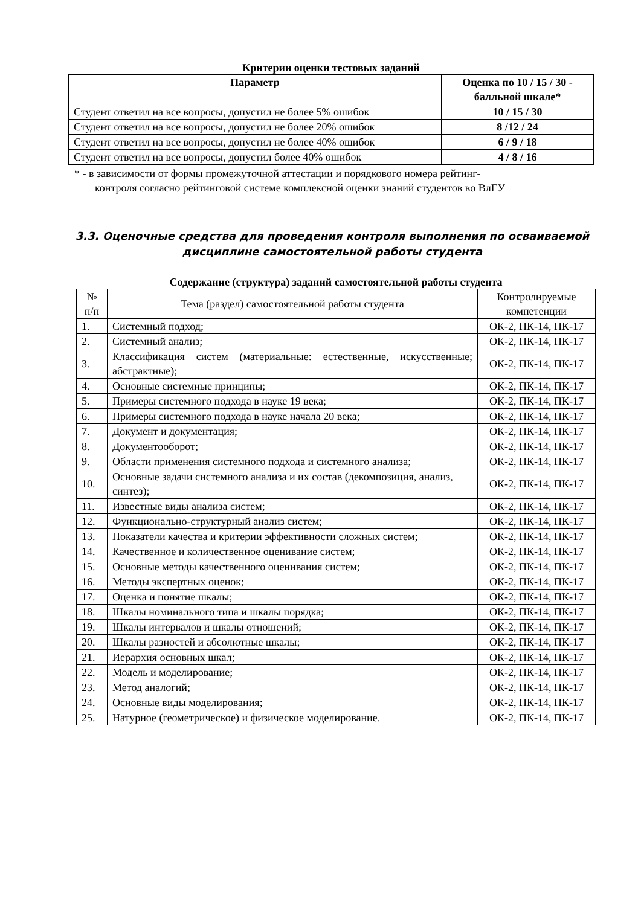Критерии оценки тестовых заданий
| Параметр | Оценка по 10 / 15 / 30 - балльной шкале* |
| --- | --- |
| Студент ответил на все вопросы, допустил не более 5% ошибок | 10 / 15 / 30 |
| Студент ответил на все вопросы, допустил не более 20% ошибок | 8 /12 / 24 |
| Студент ответил на все вопросы, допустил не более 40% ошибок | 6 / 9 / 18 |
| Студент ответил на все вопросы, допустил более 40% ошибок | 4 / 8 / 16 |
* - в зависимости от формы промежуточной аттестации и порядкового номера рейтинг-
контроля согласно рейтинговой системе комплексной оценки знаний студентов во ВлГУ
3.3. Оценочные средства для проведения контроля выполнения по осваиваемой дисциплине самостоятельной работы студента
Содержание (структура) заданий самостоятельной работы студента
| № п/п | Тема (раздел) самостоятельной работы студента | Контролируемые компетенции |
| 1. | Системный подход; | ОК-2, ПК-14, ПК-17 |
| 2. | Системный анализ; | ОК-2, ПК-14, ПК-17 |
| 3. | Классификация систем (материальные: естественные, искусственные; абстрактные); | ОК-2, ПК-14, ПК-17 |
| 4. | Основные системные принципы; | ОК-2, ПК-14, ПК-17 |
| 5. | Примеры системного подхода в науке 19 века; | ОК-2, ПК-14, ПК-17 |
| 6. | Примеры системного подхода в науке начала 20 века; | ОК-2, ПК-14, ПК-17 |
| 7. | Документ и документация; | ОК-2, ПК-14, ПК-17 |
| 8. | Документооборот; | ОК-2, ПК-14, ПК-17 |
| 9. | Области применения системного подхода и системного анализа; | ОК-2, ПК-14, ПК-17 |
| 10. | Основные задачи системного анализа и их состав (декомпозиция, анализ, синтез); | ОК-2, ПК-14, ПК-17 |
| 11. | Известные виды анализа систем; | ОК-2, ПК-14, ПК-17 |
| 12. | Функционально-структурный анализ систем; | ОК-2, ПК-14, ПК-17 |
| 13. | Показатели качества и критерии эффективности сложных систем; | ОК-2, ПК-14, ПК-17 |
| 14. | Качественное и количественное оценивание систем; | ОК-2, ПК-14, ПК-17 |
| 15. | Основные методы качественного оценивания систем; | ОК-2, ПК-14, ПК-17 |
| 16. | Методы экспертных оценок; | ОК-2, ПК-14, ПК-17 |
| 17. | Оценка и понятие шкалы; | ОК-2, ПК-14, ПК-17 |
| 18. | Шкалы номинального типа и шкалы порядка; | ОК-2, ПК-14, ПК-17 |
| 19. | Шкалы интервалов и шкалы отношений; | ОК-2, ПК-14, ПК-17 |
| 20. | Шкалы разностей и абсолютные шкалы; | ОК-2, ПК-14, ПК-17 |
| 21. | Иерархия основных шкал; | ОК-2, ПК-14, ПК-17 |
| 22. | Модель и моделирование; | ОК-2, ПК-14, ПК-17 |
| 23. | Метод аналогий; | ОК-2, ПК-14, ПК-17 |
| 24. | Основные виды моделирования; | ОК-2, ПК-14, ПК-17 |
| 25. | Натурное (геометрическое) и физическое моделирование. | ОК-2, ПК-14, ПК-17 |